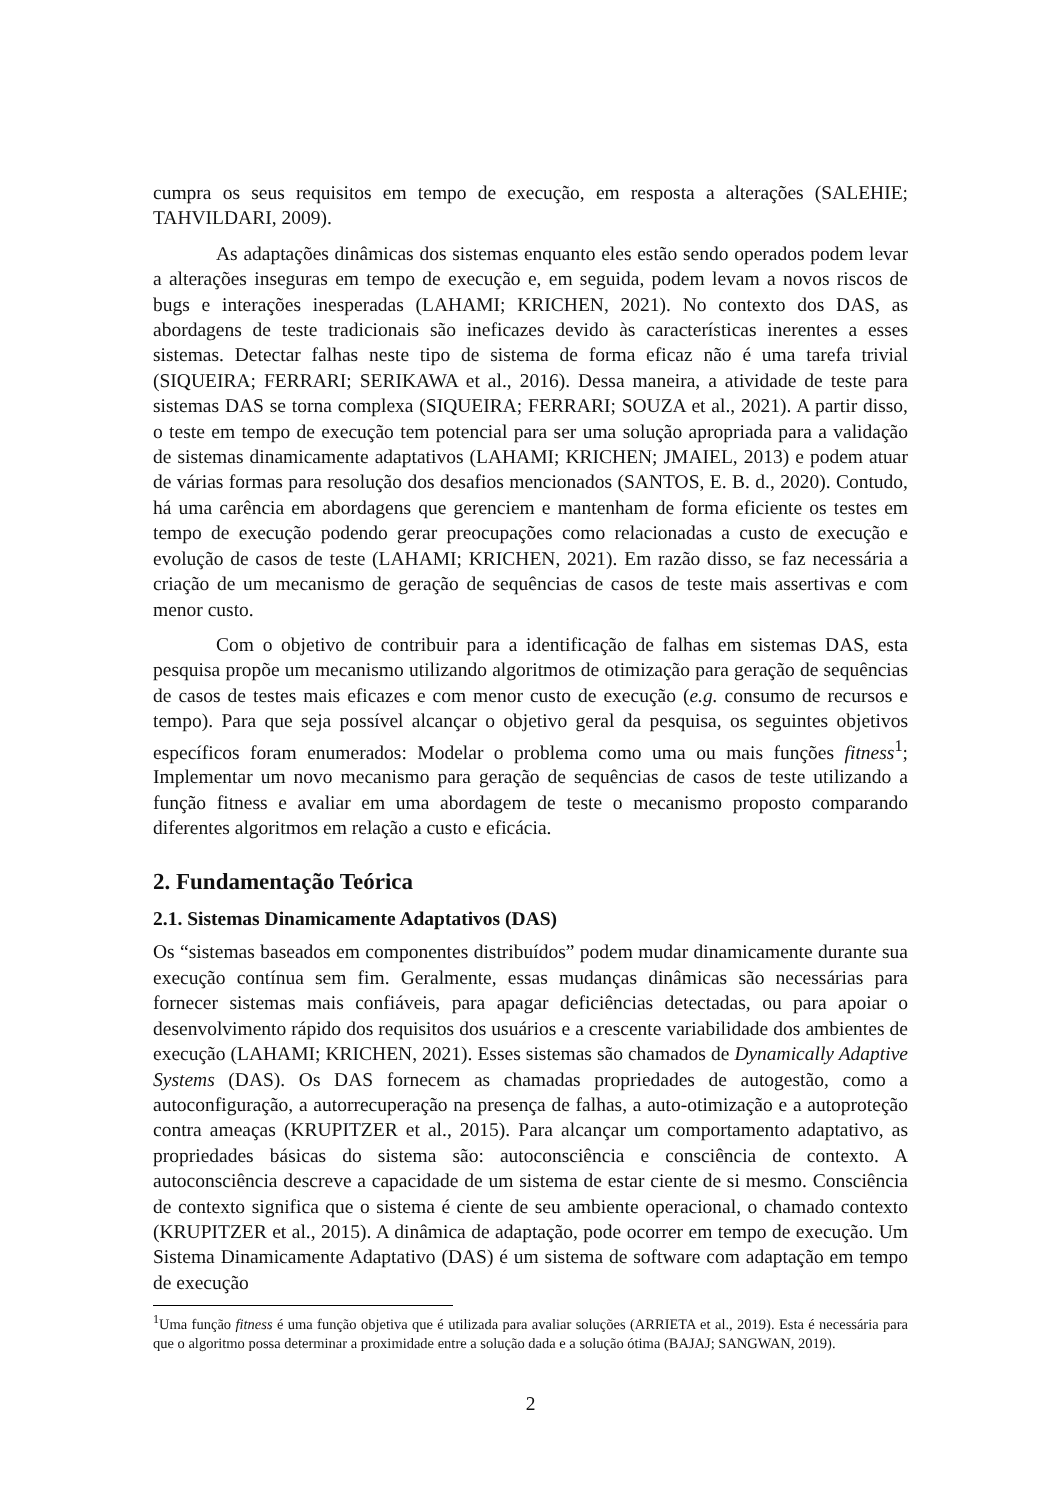cumpra os seus requisitos em tempo de execução, em resposta a alterações (SALEHIE; TAHVILDARI, 2009).
As adaptações dinâmicas dos sistemas enquanto eles estão sendo operados podem levar a alterações inseguras em tempo de execução e, em seguida, podem levam a novos riscos de bugs e interações inesperadas (LAHAMI; KRICHEN, 2021). No contexto dos DAS, as abordagens de teste tradicionais são ineficazes devido às características inerentes a esses sistemas. Detectar falhas neste tipo de sistema de forma eficaz não é uma tarefa trivial (SIQUEIRA; FERRARI; SERIKAWA et al., 2016). Dessa maneira, a atividade de teste para sistemas DAS se torna complexa (SIQUEIRA; FERRARI; SOUZA et al., 2021). A partir disso, o teste em tempo de execução tem potencial para ser uma solução apropriada para a validação de sistemas dinamicamente adaptativos (LAHAMI; KRICHEN; JMAIEL, 2013) e podem atuar de várias formas para resolução dos desafios mencionados (SANTOS, E. B. d., 2020). Contudo, há uma carência em abordagens que gerenciem e mantenham de forma eficiente os testes em tempo de execução podendo gerar preocupações como relacionadas a custo de execução e evolução de casos de teste (LAHAMI; KRICHEN, 2021). Em razão disso, se faz necessária a criação de um mecanismo de geração de sequências de casos de teste mais assertivas e com menor custo.
Com o objetivo de contribuir para a identificação de falhas em sistemas DAS, esta pesquisa propõe um mecanismo utilizando algoritmos de otimização para geração de sequências de casos de testes mais eficazes e com menor custo de execução (e.g. consumo de recursos e tempo). Para que seja possível alcançar o objetivo geral da pesquisa, os seguintes objetivos específicos foram enumerados: Modelar o problema como uma ou mais funções fitness<sup>1</sup>; Implementar um novo mecanismo para geração de sequências de casos de teste utilizando a função fitness e avaliar em uma abordagem de teste o mecanismo proposto comparando diferentes algoritmos em relação a custo e eficácia.
2. Fundamentação Teórica
2.1. Sistemas Dinamicamente Adaptativos (DAS)
Os “sistemas baseados em componentes distribuídos” podem mudar dinamicamente durante sua execução contínua sem fim. Geralmente, essas mudanças dinâmicas são necessárias para fornecer sistemas mais confiáveis, para apagar deficiências detectadas, ou para apoiar o desenvolvimento rápido dos requisitos dos usuários e a crescente variabilidade dos ambientes de execução (LAHAMI; KRICHEN, 2021). Esses sistemas são chamados de Dynamically Adaptive Systems (DAS). Os DAS fornecem as chamadas propriedades de autogestão, como a autoconfiguração, a autorrecuperação na presença de falhas, a auto-otimização e a autoproteção contra ameaças (KRUPITZER et al., 2015). Para alcançar um comportamento adaptativo, as propriedades básicas do sistema são: autoconsciência e consciência de contexto. A autoconsciência descreve a capacidade de um sistema de estar ciente de si mesmo. Consciência de contexto significa que o sistema é ciente de seu ambiente operacional, o chamado contexto (KRUPITZER et al., 2015). A dinâmica de adaptação, pode ocorrer em tempo de execução. Um Sistema Dinamicamente Adaptativo (DAS) é um sistema de software com adaptação em tempo de execução
<sup>1</sup> Uma função fitness é uma função objetiva que é utilizada para avaliar soluções (ARRIETA et al., 2019). Esta é necessária para que o algoritmo possa determinar a proximidade entre a solução dada e a solução ótima (BAJAJ; SANGWAN, 2019).
2